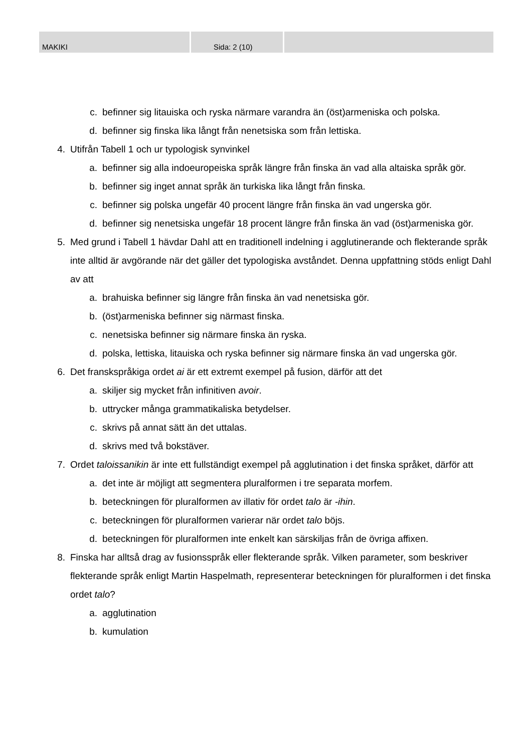MAKIKI Sida: 2 (10)
c. befinner sig litauiska och ryska närmare varandra än (öst)armeniska och polska.
d. befinner sig finska lika långt från nenetsiska som från lettiska.
4. Utifrån Tabell 1 och ur typologisk synvinkel
a. befinner sig alla indoeuropeiska språk längre från finska än vad alla altaiska språk gör.
b. befinner sig inget annat språk än turkiska lika långt från finska.
c. befinner sig polska ungefär 40 procent längre från finska än vad ungerska gör.
d. befinner sig nenetsiska ungefär 18 procent längre från finska än vad (öst)armeniska gör.
5. Med grund i Tabell 1 hävdar Dahl att en traditionell indelning i agglutinerande och flekterande språk inte alltid är avgörande när det gäller det typologiska avståndet. Denna uppfattning stöds enligt Dahl av att
a. brahuiska befinner sig längre från finska än vad nenetsiska gör.
b. (öst)armeniska befinner sig närmast finska.
c. nenetsiska befinner sig närmare finska än ryska.
d. polska, lettiska, litauiska och ryska befinner sig närmare finska än vad ungerska gör.
6. Det franskspråkiga ordet ai är ett extremt exempel på fusion, därför att det
a. skiljer sig mycket från infinitiven avoir.
b. uttrycker många grammatikaliska betydelser.
c. skrivs på annat sätt än det uttalas.
d. skrivs med två bokstäver.
7. Ordet taloissanikin är inte ett fullständigt exempel på agglutination i det finska språket, därför att
a. det inte är möjligt att segmentera pluralformen i tre separata morfem.
b. beteckningen för pluralformen av illativ för ordet talo är -ihin.
c. beteckningen för pluralformen varierar när ordet talo böjs.
d. beteckningen för pluralformen inte enkelt kan särskiljas från de övriga affixen.
8. Finska har alltså drag av fusionsspråk eller flekterande språk. Vilken parameter, som beskriver flekterande språk enligt Martin Haspelmath, representerar beteckningen för pluralformen i det finska ordet talo?
a. agglutination
b. kumulation